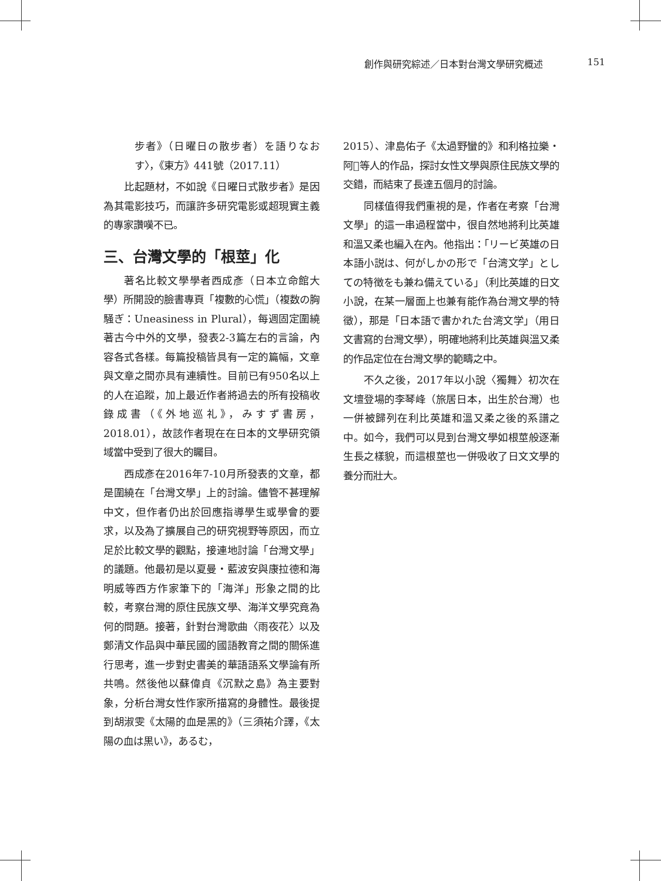創作與研究綜述／日本對台灣文學研究概述 151
步者》（日曜日の散步者）を語りなおす〉，《東方》441號（2017.11）
比起題材，不如說《日曜日式散步者》是因為其電影技巧，而讓許多研究電影或超現實主義的專家讚嘆不已。
三、台灣文學的「根莖」化
著名比較文學學者西成彥（日本立命館大學）所開設的臉書專頁「複數的心慌」（複数の胸騒ぎ：Uneasiness in Plural），每週固定圍繞著古今中外的文學，發表2-3篇左右的言論，內容各式各樣。每篇投稿皆具有一定的篇幅，文章與文章之間亦具有連續性。目前已有950名以上的人在追蹤，加上最近作者將過去的所有投稿收錄成書（《外地巡礼》，みすず書房，2018.01），故該作者現在在日本的文學研究領域當中受到了很大的矚目。
西成彥在2016年7-10月所發表的文章，都是圍繞在「台灣文學」上的討論。儘管不甚理解中文，但作者仍出於回應指導學生或學會的要求，以及為了擴展自己的研究視野等原因，而立足於比較文學的觀點，接連地討論「台灣文學」的議題。他最初是以夏曼・藍波安與康拉德和海明威等西方作家筆下的「海洋」形象之間的比較，考察台灣的原住民族文學、海洋文學究竟為何的問題。接著，針對台灣歌曲〈雨夜花〉以及鄭清文作品與中華民國的國語教育之間的關係進行思考，進一步對史書美的華語語系文學論有所共鳴。然後他以蘇偉貞《沉默之島》為主要對象，分析台灣女性作家所描寫的身體性。最後提到胡淑雯《太陽的血是黑的》（三須祐介譯，《太陽の血は黒い》，あるむ，
2015）、津島佑子《太過野蠻的》和利格拉樂・阿𡠄等人的作品，探討女性文學與原住民族文學的交錯，而結束了長達五個月的討論。
同樣值得我們重視的是，作者在考察「台灣文學」的這一串過程當中，很自然地將利比英雄和溫又柔也編入在內。他指出：「リービ英雄の日本語小説は、何がしかの形で「台湾文学」としての特徴をも兼ね備えている」（利比英雄的日文小說，在某一層面上也兼有能作為台灣文學的特徵），那是「日本語で書かれた台湾文学」（用日文書寫的台灣文學），明確地將利比英雄與溫又柔的作品定位在台灣文學的範疇之中。
不久之後，2017年以小說〈獨舞〉初次在文壇登場的李琴峰（旅居日本，出生於台灣）也一併被歸列在利比英雄和溫又柔之後的系譜之中。如今，我們可以見到台灣文學如根莖般逐漸生長之樣貌，而這根莖也一併吸收了日文文學的養分而壯大。